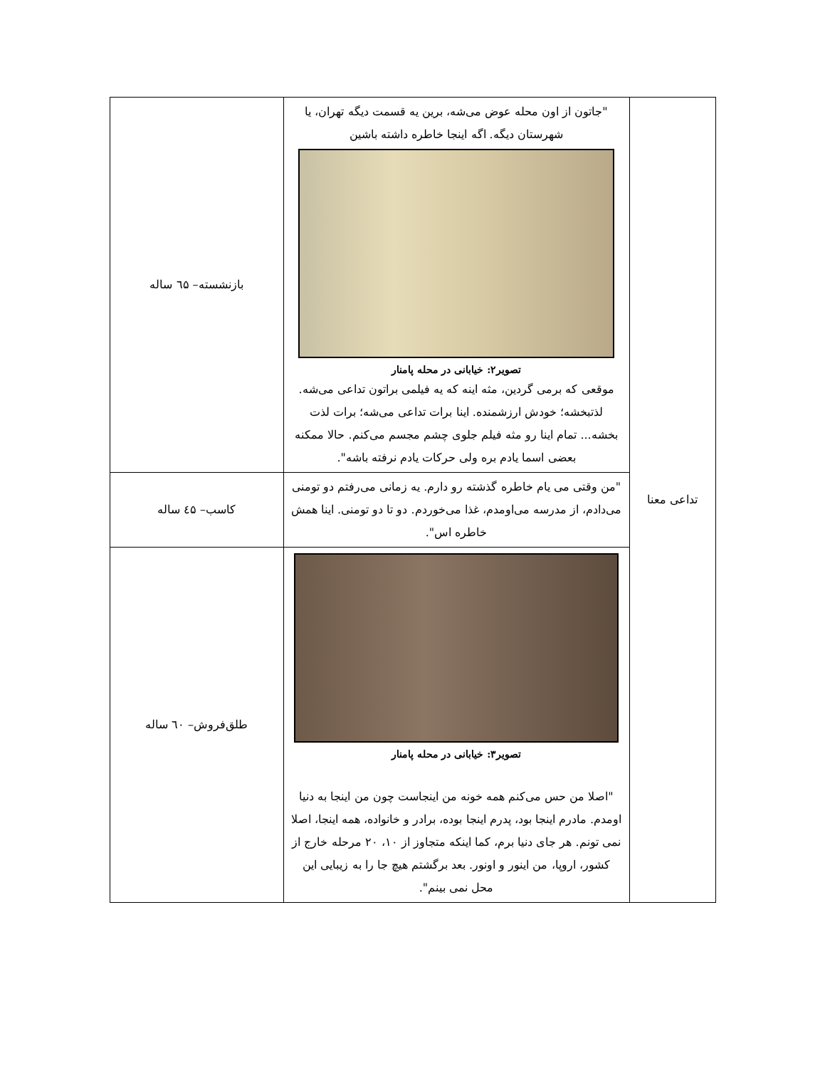| تداعی معنا | "جاتون از اون محله عوض می‌شه، برین یه قسمت دیگه تهران، یا شهرستان دیگه. اگه اینجا خاطره داشته باشین تصویر۲: خیابانی در محله پامنار موقعی که برمی گردین، مثه اینه که یه فیلمی براتون تداعی می‌شه. لذتبخشه؛ خودش ارزشمنده. اینا برات تداعی می‌شه؛ برات لذت بخشه... تمام اینا رو مثه فیلم جلوی چشم مجسم می‌کنم. حالا ممکنه بعضی اسما یادم بره ولی حرکات یادم نرفته باشه". | بازنشسته– ٦۵ ساله |
| | "من وقتی می یام خاطره گذشته رو دارم. یه زمانی می‌رفتم دو تومنی می‌دادم، از مدرسه می‌اومدم، غذا می‌خوردم. دو تا دو تومنی. اینا همش خاطره اس". | کاسب– ٤۵ ساله |
| | تصویر۳: خیابانی در محله پامنار "اصلا من حس می‌کنم همه خونه من اینجاست چون من اینجا به دنیا اومدم. مادرم اینجا بود، پدرم اینجا بوده، برادر و خانواده، همه اینجا، اصلا نمی تونم. هر جای دنیا برم، کما اینکه متجاوز از ۱۰، ۲۰ مرحله خارج از کشور، اروپا، من اینور و اونور. بعد برگشتم هیچ جا را به زیبایی این محل نمی بینم". | طلق‌فروش– ٦۰ ساله |